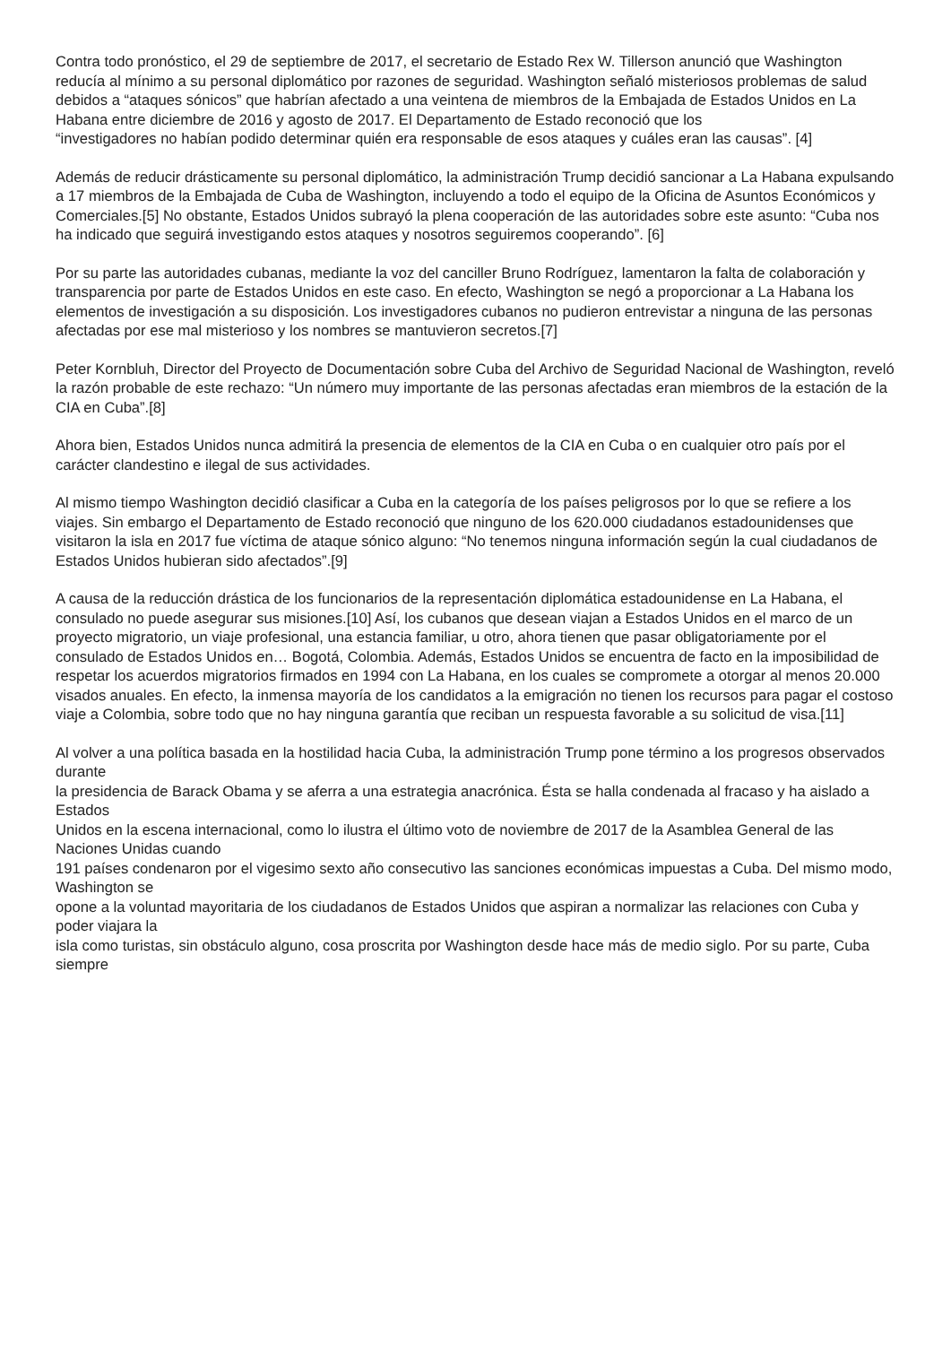Contra todo pronóstico, el 29 de septiembre de 2017, el secretario de Estado Rex W. Tillerson anunció que Washington reducía al mínimo a su personal diplomático por razones de seguridad. Washington señaló misteriosos problemas de salud debidos a “ataques sónicos” que habrían afectado a una veintena de miembros de la Embajada de Estados Unidos en La Habana entre diciembre de 2016 y agosto de 2017. El Departamento de Estado reconoció que los
“investigadores no habían podido determinar quién era responsable de esos ataques y cuáles eran las causas”. [4]
Además de reducir drásticamente su personal diplomático, la administración Trump decidió sancionar a La Habana expulsando a 17 miembros de la Embajada de Cuba de Washington, incluyendo a todo el equipo de la Oficina de Asuntos Económicos y Comerciales.[5] No obstante, Estados Unidos subrayó la plena cooperación de las autoridades sobre este asunto: “Cuba nos ha indicado que seguirá investigando estos ataques y nosotros seguiremos cooperando”. [6]
Por su parte las autoridades cubanas, mediante la voz del canciller Bruno Rodríguez, lamentaron la falta de colaboración y transparencia por parte de Estados Unidos en este caso. En efecto, Washington se negó a proporcionar a La Habana los elementos de investigación a su disposición. Los investigadores cubanos no pudieron entrevistar a ninguna de las personas afectadas por ese mal misterioso y los nombres se mantuvieron secretos.[7]
Peter Kornbluh, Director del Proyecto de Documentación sobre Cuba del Archivo de Seguridad Nacional de Washington, reveló la razón probable de este rechazo: “Un número muy importante de las personas afectadas eran miembros de la estación de la CIA en Cuba”.[8]
Ahora bien, Estados Unidos nunca admitirá la presencia de elementos de la CIA en Cuba o en cualquier otro país por el carácter clandestino e ilegal de sus actividades.
Al mismo tiempo Washington decidió clasificar a Cuba en la categoría de los países peligrosos por lo que se refiere a los viajes. Sin embargo el Departamento de Estado reconoció que ninguno de los 620.000 ciudadanos estadounidenses que visitaron la isla en 2017 fue víctima de ataque sónico alguno: “No tenemos ninguna información según la cual ciudadanos de Estados Unidos hubieran sido afectados”.[9]
A causa de la reducción drástica de los funcionarios de la representación diplomática estadounidense en La Habana, el consulado no puede asegurar sus misiones.[10] Así, los cubanos que desean viajan a Estados Unidos en el marco de un proyecto migratorio, un viaje profesional, una estancia familiar, u otro, ahora tienen que pasar obligatoriamente por el consulado de Estados Unidos en… Bogotá, Colombia. Además, Estados Unidos se encuentra de facto en la imposibilidad de respetar los acuerdos migratorios firmados en 1994 con La Habana, en los cuales se compromete a otorgar al menos 20.000
visados anuales. En efecto, la inmensa mayoría de los candidatos a la emigración no tienen los recursos para pagar el costoso viaje a Colombia, sobre todo que no hay ninguna garantía que reciban un respuesta favorable a su solicitud de visa.[11]
Al volver a una política basada en la hostilidad hacia Cuba, la administración Trump pone término a los progresos observados durante
la presidencia de Barack Obama y se aferra a una estrategia anacrónica. Ésta se halla condenada al fracaso y ha aislado a Estados
Unidos en la escena internacional, como lo ilustra el último voto de noviembre de 2017 de la Asamblea General de las Naciones Unidas cuando
191 países condenaron por el vigesimo sexto año consecutivo las sanciones económicas impuestas a Cuba. Del mismo modo, Washington se
opone a la voluntad mayoritaria de los ciudadanos de Estados Unidos que aspiran a normalizar las relaciones con Cuba y poder viajara la
isla como turistas, sin obstáculo alguno, cosa proscrita por Washington desde hace más de medio siglo. Por su parte, Cuba siempre